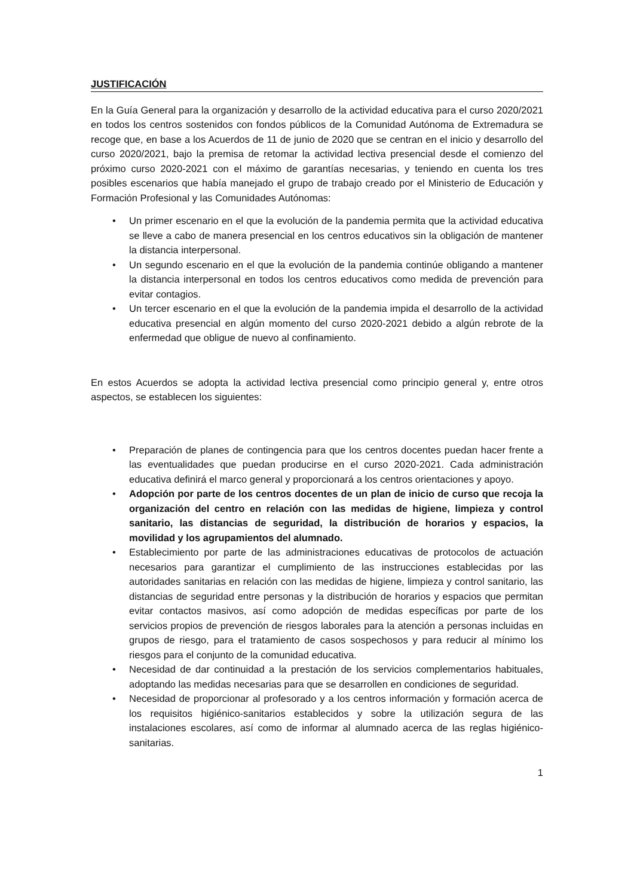JUSTIFICACIÓN
En la Guía General para la organización y desarrollo de la actividad educativa para el curso 2020/2021 en todos los centros sostenidos con fondos públicos de la Comunidad Autónoma de Extremadura se recoge que, en base a los Acuerdos de 11 de junio de 2020 que se centran en el inicio y desarrollo del curso 2020/2021, bajo la premisa de retomar la actividad lectiva presencial desde el comienzo del próximo curso 2020-2021 con el máximo de garantías necesarias, y teniendo en cuenta los tres posibles escenarios que había manejado el grupo de trabajo creado por el Ministerio de Educación y Formación Profesional y las Comunidades Autónomas:
• Un primer escenario en el que la evolución de la pandemia permita que la actividad educativa se lleve a cabo de manera presencial en los centros educativos sin la obligación de mantener la distancia interpersonal.
• Un segundo escenario en el que la evolución de la pandemia continúe obligando a mantener la distancia interpersonal en todos los centros educativos como medida de prevención para evitar contagios.
• Un tercer escenario en el que la evolución de la pandemia impida el desarrollo de la actividad educativa presencial en algún momento del curso 2020-2021 debido a algún rebrote de la enfermedad que obligue de nuevo al confinamiento.
En estos Acuerdos se adopta la actividad lectiva presencial como principio general y, entre otros aspectos, se establecen los siguientes:
• Preparación de planes de contingencia para que los centros docentes puedan hacer frente a las eventualidades que puedan producirse en el curso 2020-2021. Cada administración educativa definirá el marco general y proporcionará a los centros orientaciones y apoyo.
• Adopción por parte de los centros docentes de un plan de inicio de curso que recoja la organización del centro en relación con las medidas de higiene, limpieza y control sanitario, las distancias de seguridad, la distribución de horarios y espacios, la movilidad y los agrupamientos del alumnado.
• Establecimiento por parte de las administraciones educativas de protocolos de actuación necesarios para garantizar el cumplimiento de las instrucciones establecidas por las autoridades sanitarias en relación con las medidas de higiene, limpieza y control sanitario, las distancias de seguridad entre personas y la distribución de horarios y espacios que permitan evitar contactos masivos, así como adopción de medidas específicas por parte de los servicios propios de prevención de riesgos laborales para la atención a personas incluidas en grupos de riesgo, para el tratamiento de casos sospechosos y para reducir al mínimo los riesgos para el conjunto de la comunidad educativa.
• Necesidad de dar continuidad a la prestación de los servicios complementarios habituales, adoptando las medidas necesarias para que se desarrollen en condiciones de seguridad.
• Necesidad de proporcionar al profesorado y a los centros información y formación acerca de los requisitos higiénico-sanitarios establecidos y sobre la utilización segura de las instalaciones escolares, así como de informar al alumnado acerca de las reglas higiénico-sanitarias.
1